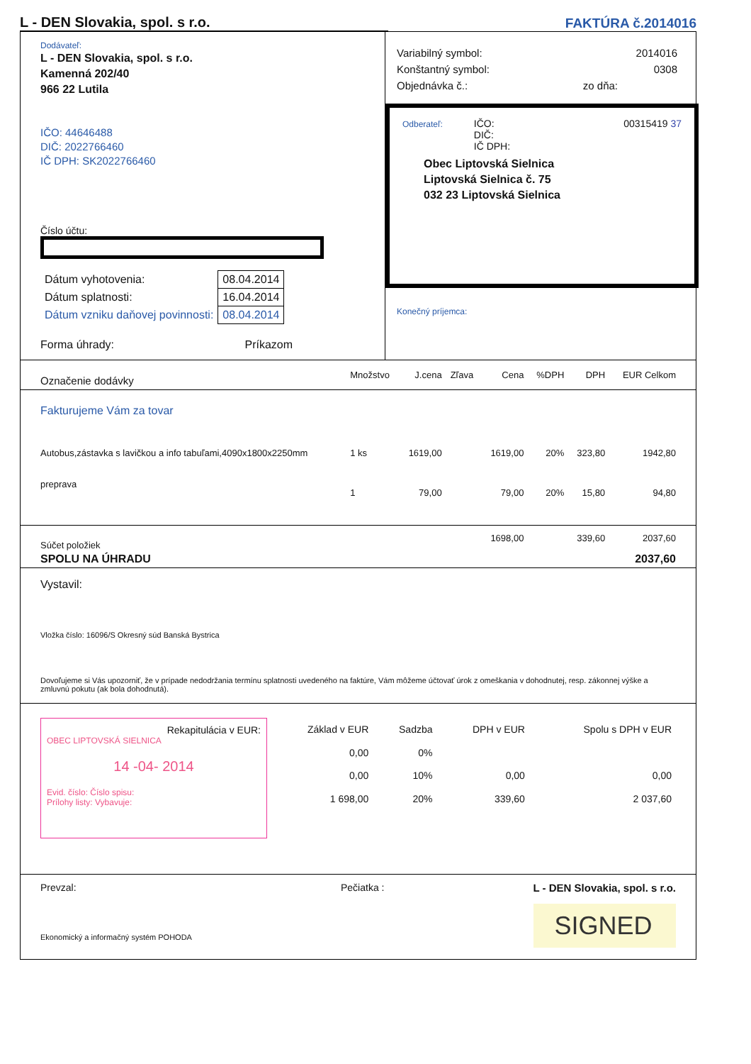L - DEN Slovakia, spol. s r.o.
FAKTÚRA č.2014016
Dodávateľ:
L - DEN Slovakia, spol. s r.o.
Kamenná 202/40
966 22 Lutila
IČO: 44646488
DIČ: 2022766460
IČ DPH: SK2022766460
Číslo účtu:
| Dátum vyhotovenia: | 08.04.2014 |
| Dátum splatnosti: | 16.04.2014 |
| Dátum vzniku daňovej povinnosti: | 08.04.2014 |
Forma úhrady: Príkazom
| Variabilný symbol: | 2014016 |
| Konštantný symbol: | 0308 |
| Objednávka č.: | zo dňa: |
Odberateľ: IČO:
DIČ:
IČ DPH: 00315419 37
Obec Liptovská Sielnica
Liptovská Sielnica č. 75
032 23 Liptovská Sielnica
Konečný príjemca:
| Označenie dodávky | Množstvo | J.cena | Zľava | Cena | %DPH | DPH | EUR Celkom |
| --- | --- | --- | --- | --- | --- | --- | --- |
| Fakturujeme Vám za tovar | | | | | | | |
| Autobus,zástavka s lavičkou a info tabuľami,4090x1800x2250mm | 1 ks | 1619,00 | | 1619,00 | 20% | 323,80 | 1942,80 |
| preprava | 1 | 79,00 | | 79,00 | 20% | 15,80 | 94,80 |
| Súčet položiek | | | | 1698,00 | | 339,60 | 2037,60 |
| SPOLU NA ÚHRADU | | | | | | | 2037,60 |
Vystavil:
Vložka číslo: 16096/S Okresný súd Banská Bystrica
Dovoľujeme si Vás upozorniť, že v prípade nedodržania termínu splatnosti uvedeného na faktúre, Vám môžeme účtovať úrok z omeškania v dohodnutej, resp. zákonnej výške a zmluvnú pokutu (ak bola dohodnutá).
Rekapitulácia v EUR:
OBEC LIPTOVSKÁ SIELNICA
14 -04- 2014
Evid. číslo: Číslo spisu:
Prílohy listy: Vybavuje:
| Základ v EUR | Sadzba | DPH v EUR | Spolu s DPH v EUR |
| 0,00 | 0% | | |
| 0,00 | 10% | 0,00 | 0,00 |
| 1 698,00 | 20% | 339,60 | 2 037,60 |
Prevzal:
Ekonomický a informačný systém POHODA
Pečiatka : L - DEN Slovakia, spol. s r.o.
SIGNED